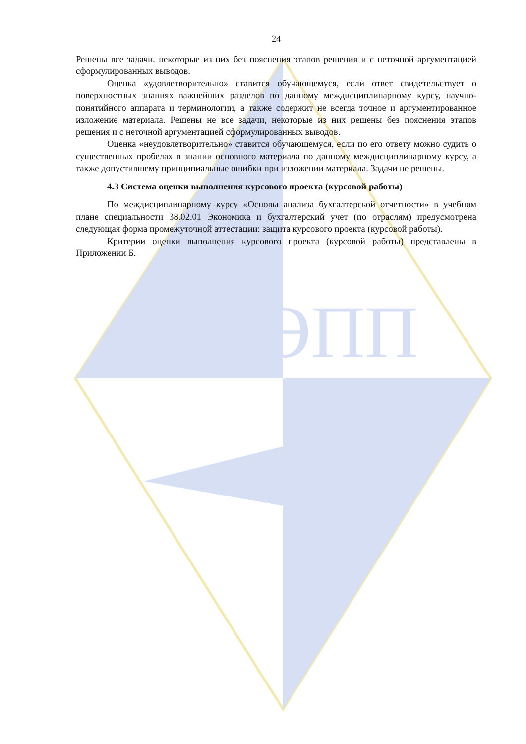ВИЭПП
24
Решены все задачи, некоторые из них без пояснения этапов решения и с неточной аргументацией сформулированных выводов.
Оценка «удовлетворительно» ставится обучающемуся, если ответ свидетельствует о поверхностных знаниях важнейших разделов по данному междисциплинарному курсу, научно-понятийного аппарата и терминологии, а также содержит не всегда точное и аргументированное изложение материала. Решены не все задачи, некоторые из них решены без пояснения этапов решения и с неточной аргументацией сформулированных выводов.
Оценка «неудовлетворительно» ставится обучающемуся, если по его ответу можно судить о существенных пробелах в знании основного материала по данному междисциплинарному курсу, а также допустившему принципиальные ошибки при изложении материала. Задачи не решены.
4.3 Система оценки выполнения курсового проекта (курсовой работы)
По междисциплинарному курсу «Основы анализа бухгалтерской отчетности» в учебном плане специальности 38.02.01 Экономика и бухгалтерский учет (по отраслям) предусмотрена следующая форма промежуточной аттестации: защита курсового проекта (курсовой работы).
Критерии оценки выполнения курсового проекта (курсовой работы) представлены в Приложении Б.